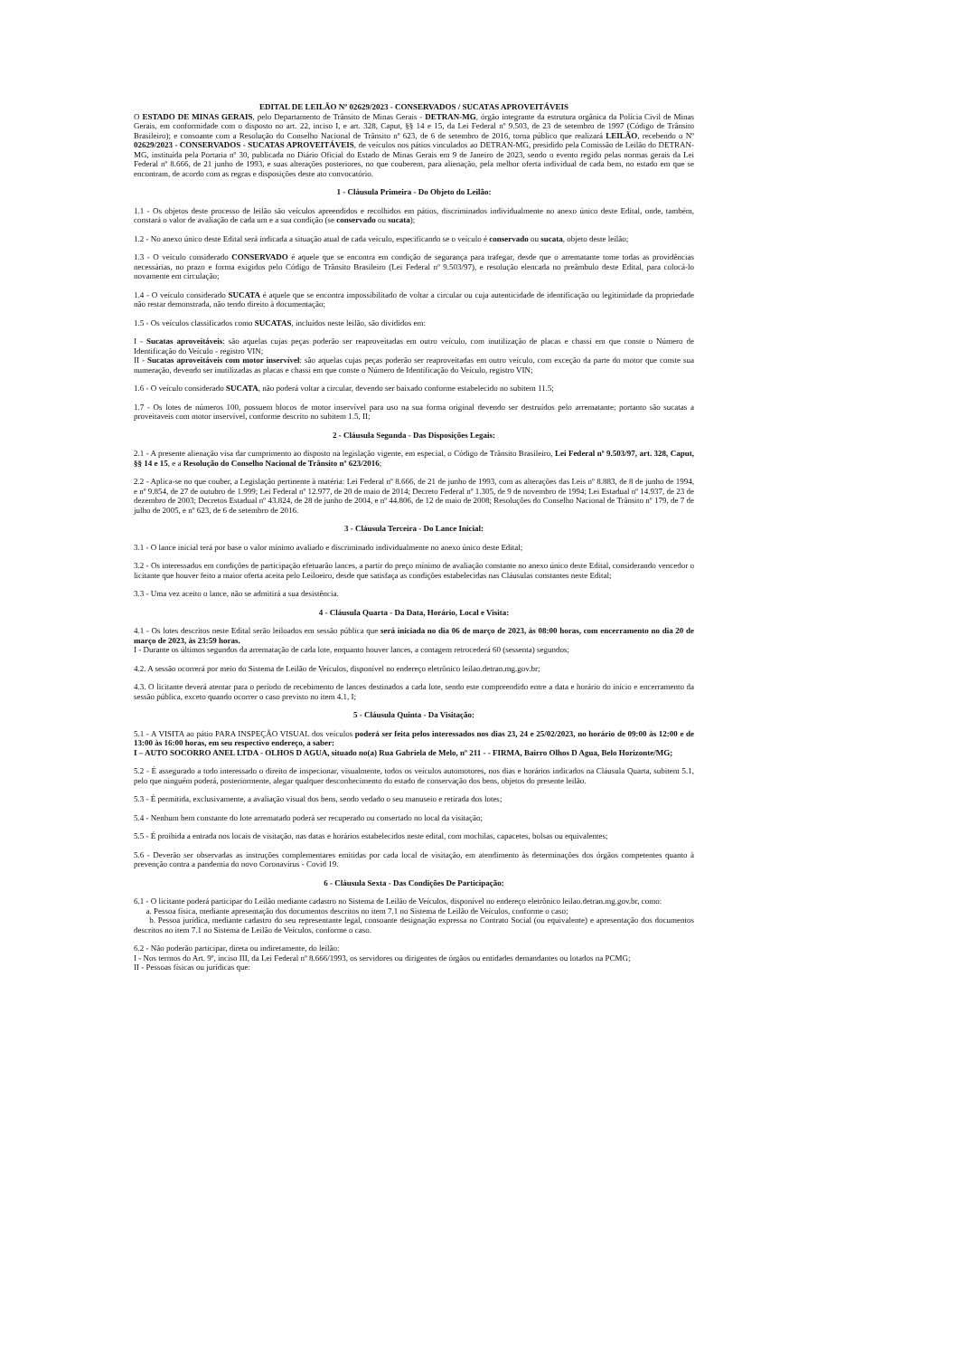EDITAL DE LEILÃO Nº 02629/2023 - CONSERVADOS / SUCATAS APROVEITÁVEIS
O ESTADO DE MINAS GERAIS, pelo Departamento de Trânsito de Minas Gerais - DETRAN-MG, órgão integrante da estrutura orgânica da Polícia Civil de Minas Gerais, em conformidade com o disposto no art. 22, inciso I, e art. 328, Caput, §§ 14 e 15, da Lei Federal nº 9.503, de 23 de setembro de 1997 (Código de Trânsito Brasileiro); e consoante com a Resolução do Conselho Nacional de Trânsito nº 623, de 6 de setembro de 2016, torna público que realizará LEILÃO, recebendo o Nº 02629/2023 - CONSERVADOS - SUCATAS APROVEITÁVEIS, de veículos nos pátios vinculados ao DETRAN-MG, presidido pela Comissão de Leilão do DETRAN-MG, instituída pela Portaria nº 30, publicada no Diário Oficial do Estado de Minas Gerais em 9 de Janeiro de 2023, sendo o evento regido pelas normas gerais da Lei Federal nº 8.666, de 21 junho de 1993, e suas alterações posteriores, no que couberem, para alienação, pela melhor oferta individual de cada bem, no estado em que se encontram, de acordo com as regras e disposições deste ato convocatório.
1 - Cláusula Primeira - Do Objeto do Leilão:
1.1 - Os objetos deste processo de leilão são veículos apreendidos e recolhidos em pátios, discriminados individualmente no anexo único deste Edital, onde, também, constará o valor de avaliação de cada um e a sua condição (se conservado ou sucata);
1.2 - No anexo único deste Edital será indicada a situação atual de cada veículo, especificando se o veículo é conservado ou sucata, objeto deste leilão;
1.3 - O veículo considerado CONSERVADO é aquele que se encontra em condição de segurança para trafegar, desde que o arrematante tome todas as providências necessárias, no prazo e forma exigidos pelo Código de Trânsito Brasileiro (Lei Federal nº 9.503/97), e resolução elencada no preâmbulo deste Edital, para colocá-lo novamente em circulação;
1.4 - O veículo considerado SUCATA é aquele que se encontra impossibilitado de voltar a circular ou cuja autenticidade de identificação ou legitimidade da propriedade não restar demonstrada, não tendo direito à documentação;
1.5 - Os veículos classificados como SUCATAS, incluídos neste leilão, são divididos em:
I - Sucatas aproveitáveis: são aquelas cujas peças poderão ser reaproveitadas em outro veículo, com inutilização de placas e chassi em que conste o Número de Identificação do Veículo - registro VIN;
II - Sucatas aproveitáveis com motor inservível: são aquelas cujas peças poderão ser reaproveitadas em outro veículo, com exceção da parte do motor que conste sua numeração, devendo ser inutilizadas as placas e chassi em que conste o Número de Identificação do Veículo, registro VIN;
1.6 - O veículo considerado SUCATA, não poderá voltar a circular, devendo ser baixado conforme estabelecido no subitem 11.5;
1.7 - Os lotes de números 100, possuem blocos de motor inservível para uso na sua forma original devendo ser destruídos pelo arrematante; portanto são sucatas a proveitaveis com motor inservível, conforme descrito no subitem 1.5, II;
2 - Cláusula Segunda - Das Disposições Legais:
2.1 - A presente alienação visa dar cumprimento ao disposto na legislação vigente, em especial, o Código de Trânsito Brasileiro, Lei Federal nº 9.503/97, art. 328, Caput, §§ 14 e 15, e a Resolução do Conselho Nacional de Trânsito nº 623/2016;
2.2 - Aplica-se no que couber, a Legislação pertinente à matéria: Lei Federal nº 8.666, de 21 de junho de 1993, com as alterações das Leis nº 8.883, de 8 de junho de 1994, e nº 9.854, de 27 de outubro de 1.999; Lei Federal nº 12.977, de 20 de maio de 2014; Decreto Federal nº 1.305, de 9 de novembro de 1994; Lei Estadual nº 14.937, de 23 de dezembro de 2003; Decretos Estadual nº 43.824, de 28 de junho de 2004, e nº 44.806, de 12 de maio de 2008; Resoluções do Conselho Nacional de Trânsito nº 179, de 7 de julho de 2005, e nº 623, de 6 de setembro de 2016.
3 - Cláusula Terceira - Do Lance Inicial:
3.1 - O lance inicial terá por base o valor mínimo avaliado e discriminado individualmente no anexo único deste Edital;
3.2 - Os interessados em condições de participação efetuarão lances, a partir do preço mínimo de avaliação constante no anexo único deste Edital, considerando vencedor o licitante que houver feito a maior oferta aceita pelo Leiloeiro, desde que satisfaça as condições estabelecidas nas Cláusulas constantes neste Edital;
3.3 - Uma vez aceito o lance, não se admitirá a sua desistência.
4 - Cláusula Quarta - Da Data, Horário, Local e Visita:
4.1 - Os lotes descritos neste Edital serão leiloados em sessão pública que será iniciada no dia 06 de março de 2023, às 08:00 horas, com encerramento no dia 20 de março de 2023, às 23:59 horas.
I - Durante os últimos segundos da arrematação de cada lote, enquanto houver lances, a contagem retrocederá 60 (sessenta) segundos;
4.2. A sessão ocorrerá por meio do Sistema de Leilão de Veículos, disponível no endereço eletrônico leilao.detran.mg.gov.br;
4.3. O licitante deverá atentar para o período de recebimento de lances destinados a cada lote, sendo este compreendido entre a data e horário do início e encerramento da sessão pública, exceto quando ocorrer o caso previsto no item 4.1, I;
5 - Cláusula Quinta - Da Visitação:
5.1 - A VISITA ao pátio PARA INSPEÇÃO VISUAL dos veículos poderá ser feita pelos interessados nos dias 23, 24 e 25/02/2023, no horário de 09:00 às 12:00 e de 13:00 às 16:00 horas, em seu respectivo endereço, a saber:
I – AUTO SOCORRO ANEL LTDA - OLHOS D AGUA, situado no(a) Rua Gabriela de Melo, nº 211 - - FIRMA, Bairro Olhos D Agua, Belo Horizonte/MG;
5.2 - É assegurado a todo interessado o direito de inspecionar, visualmente, todos os veículos automotores, nos dias e horários indicados na Cláusula Quarta, subitem 5.1, pelo que ninguém poderá, posteriormente, alegar qualquer desconhecimento do estado de conservação dos bens, objetos do presente leilão.
5.3 - É permitida, exclusivamente, a avaliação visual dos bens, sendo vedado o seu manuseio e retirada dos lotes;
5.4 - Nenhum bem constante do lote arrematado poderá ser recuperado ou consertado no local da visitação;
5.5 - É proibida a entrada nos locais de visitação, nas datas e horários estabelecidos neste edital, com mochilas, capacetes, bolsas ou equivalentes;
5.6 - Deverão ser observadas as instruções complementares emitidas por cada local de visitação, em atendimento às determinações dos órgãos competentes quanto à prevenção contra a pandemia do novo Coronavírus - Covid 19.
6 - Cláusula Sexta - Das Condições De Participação:
6.1 - O licitante poderá participar do Leilão mediante cadastro no Sistema de Leilão de Veículos, disponível no endereço eletrônico leilao.detran.mg.gov.br, como:
a. Pessoa física, mediante apresentação dos documentos descritos no item 7.1 no Sistema de Leilão de Veículos, conforme o caso;
b. Pessoa jurídica, mediante cadastro do seu representante legal, consoante designação expressa no Contrato Social (ou equivalente) e apresentação dos documentos descritos no item 7.1 no Sistema de Leilão de Veículos, conforme o caso.
6.2 - Não poderão participar, direta ou indiretamente, do leilão:
I - Nos termos do Art. 9º, inciso III, da Lei Federal nº 8.666/1993, os servidores ou dirigentes de órgãos ou entidades demandantes ou lotados na PCMG;
II - Pessoas físicas ou jurídicas que: